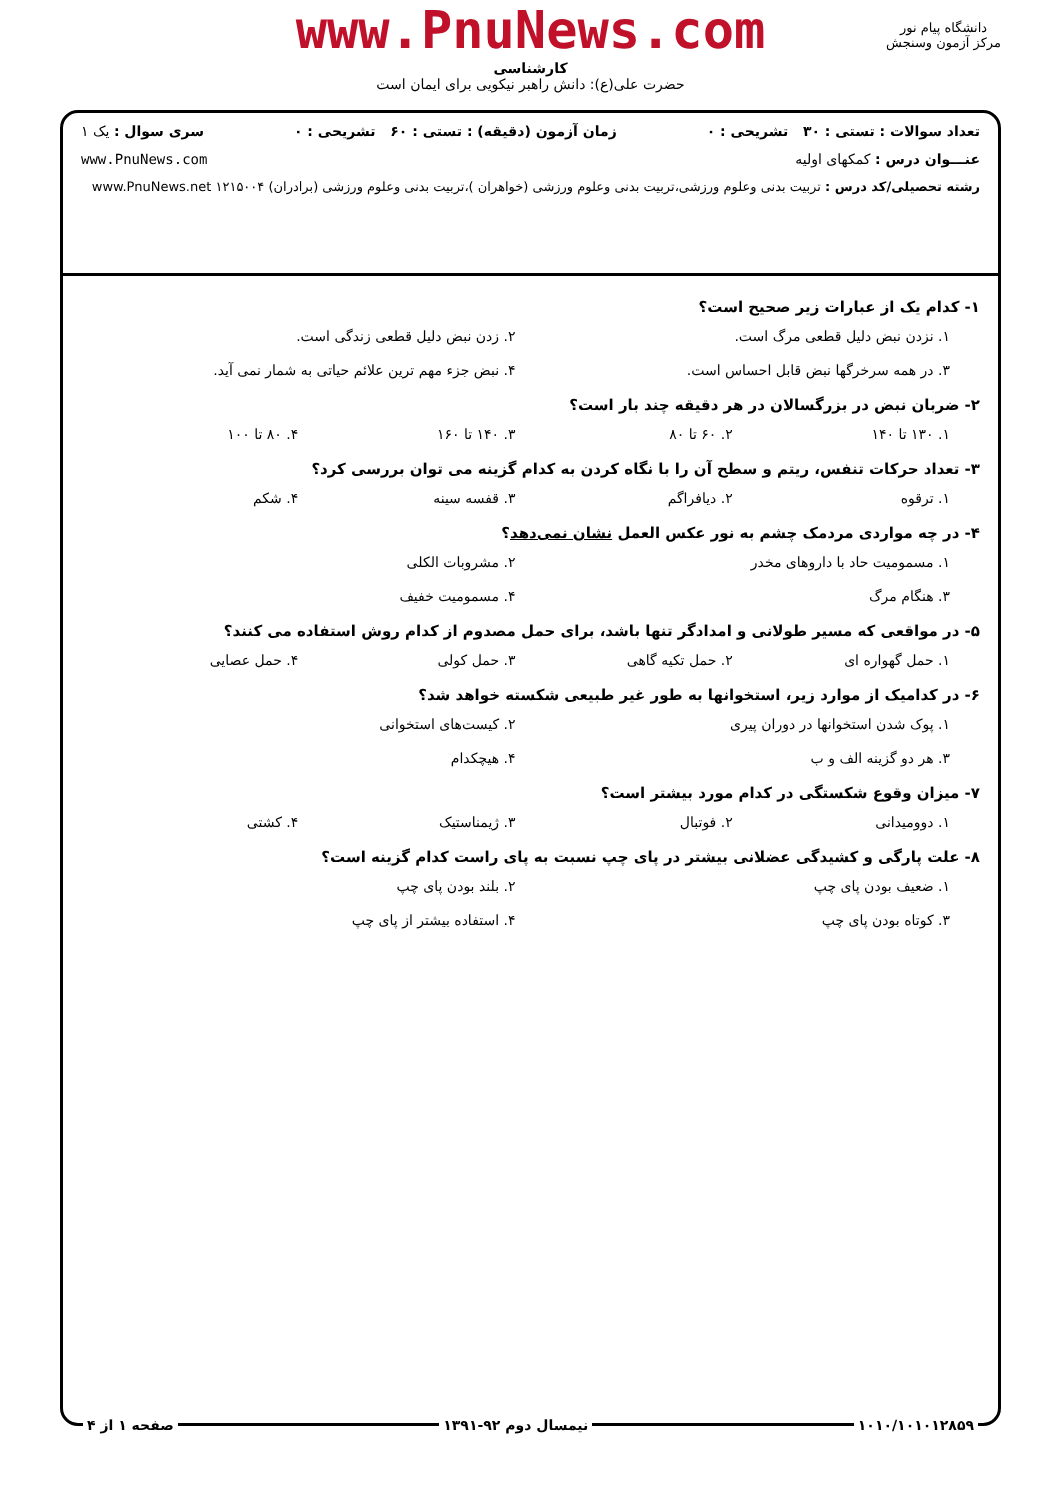www.PnuNews.com
کارشناسی
حضرت علی(ع): دانش راهبر نیکویی برای ایمان است
دانشگاه پیام نور
مرکز آزمون وسنجش
تعداد سوالات : تستی : ۳۰ تشریحی : ۰ زمان آزمون (دقیقه) : تستی : ۶۰ تشریحی : ۰ سری سوال : یک ۱
عنـــوان درس : کمکهای اولیه www.PnuNews.com
رشته تحصیلی/کد درس : تربیت بدنی وعلوم ورزشی،تربیت بدنی وعلوم ورزشی (خواهران )،تربیت بدنی وعلوم ورزشی (برادران) ۱۲۱۵۰۰۴ www.PnuNews.net
۱- کدام یک از عبارات زیر صحیح است؟
۱. نزدن نبض دلیل قطعی مرگ است. ۲. زدن نبض دلیل قطعی زندگی است. ۳. در همه سرخرگها نبض قابل احساس است. ۴. نبض جزء مهم ترین علائم حیاتی به شمار نمی آید.
۲- ضربان نبض در بزرگسالان در هر دقیقه چند بار است؟
۱. ۱۳۰ تا ۱۴۰ ۲. ۶۰ تا ۸۰ ۳. ۱۴۰ تا ۱۶۰ ۴. ۸۰ تا ۱۰۰
۳- تعداد حرکات تنفس، ریتم و سطح آن را با نگاه کردن به کدام گزینه می توان بررسی کرد؟
۱. ترقوه ۲. دیافراگم ۳. قفسه سینه ۴. شکم
۴- در چه مواردی مردمک چشم به نور عکس العمل نشان نمی‌دهد؟
۱. مسمومیت حاد با داروهای مخدر ۲. مشروبات الکلی ۳. هنگام مرگ ۴. مسمومیت خفیف
۵- در مواقعی که مسیر طولانی و امدادگر تنها باشد، برای حمل مصدوم از کدام روش استفاده می کنند؟
۱. حمل گهواره ای ۲. حمل تکیه گاهی ۳. حمل کولی ۴. حمل عصایی
۶- در کدامیک از موارد زیر، استخوانها به طور غیر طبیعی شکسته خواهد شد؟
۱. پوک شدن استخوانها در دوران پیری ۲. کیست‌های استخوانی ۳. هر دو گزینه الف و ب ۴. هیچکدام
۷- میزان وقوع شکستگی در کدام مورد بیشتر است؟
۱. دوومیدانی ۲. فوتبال ۳. ژیمناستیک ۴. کشتی
۸- علت پارگی و کشیدگی عضلانی بیشتر در پای چپ نسبت به پای راست کدام گزینه است؟
۱. ضعیف بودن پای چپ ۲. بلند بودن پای چپ ۳. کوتاه بودن پای چپ ۴. استفاده بیشتر از پای چپ
۱۰۱۰/۱۰۱۰۱۲۸۵۹ نیمسال دوم ۹۲-۱۳۹۱ صفحه ۱ از ۴